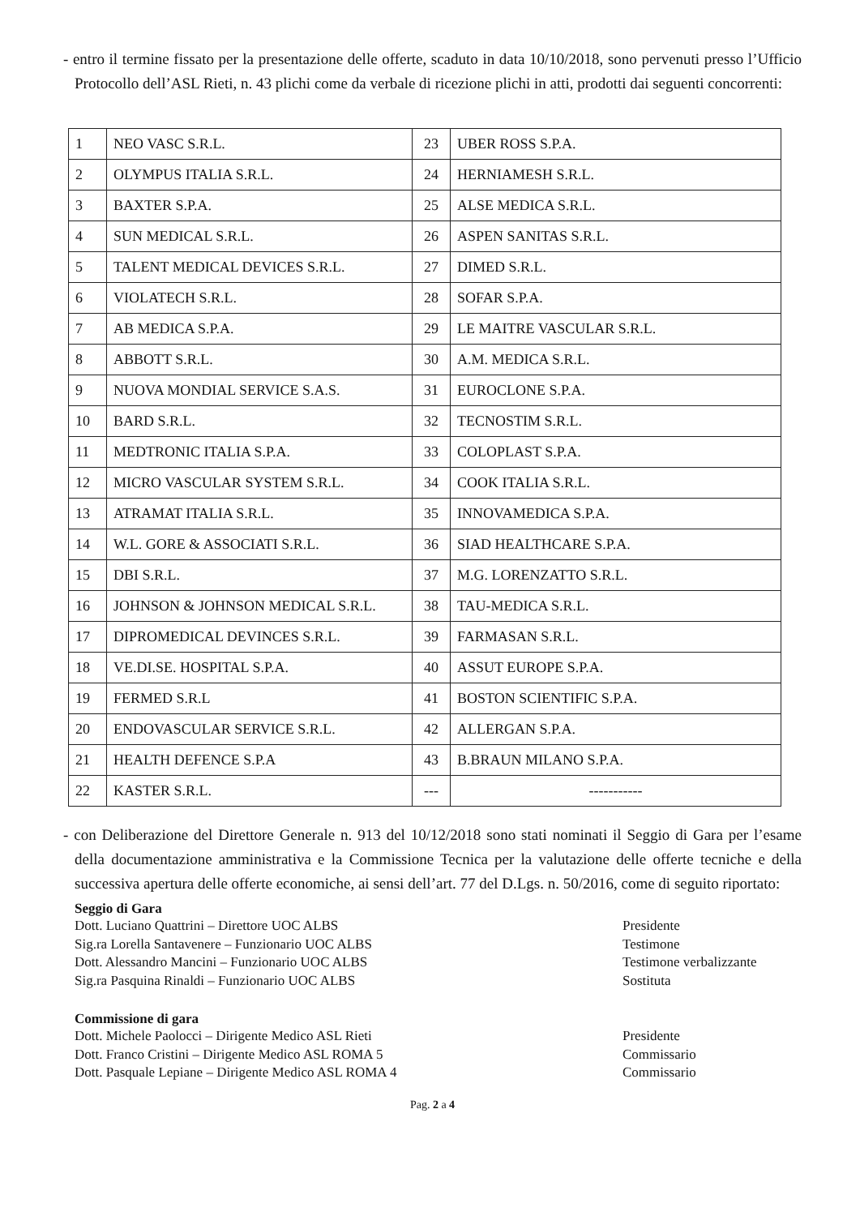- entro il termine fissato per la presentazione delle offerte, scaduto in data 10/10/2018, sono pervenuti presso l’Ufficio Protocollo dell’ASL Rieti, n. 43 plichi come da verbale di ricezione plichi in atti, prodotti dai seguenti concorrenti:
| 1 | NEO VASC S.R.L. | 23 | UBER ROSS S.P.A. |
| 2 | OLYMPUS ITALIA S.R.L. | 24 | HERNIAMESH S.R.L. |
| 3 | BAXTER S.P.A. | 25 | ALSE MEDICA S.R.L. |
| 4 | SUN MEDICAL S.R.L. | 26 | ASPEN SANITAS S.R.L. |
| 5 | TALENT MEDICAL DEVICES S.R.L. | 27 | DIMED S.R.L. |
| 6 | VIOLATECH S.R.L. | 28 | SOFAR S.P.A. |
| 7 | AB MEDICA S.P.A. | 29 | LE MAITRE VASCULAR S.R.L. |
| 8 | ABBOTT S.R.L. | 30 | A.M. MEDICA S.R.L. |
| 9 | NUOVA MONDIAL SERVICE S.A.S. | 31 | EUROCLONE S.P.A. |
| 10 | BARD S.R.L. | 32 | TECNOSTIM S.R.L. |
| 11 | MEDTRONIC ITALIA S.P.A. | 33 | COLOPLAST S.P.A. |
| 12 | MICRO VASCULAR SYSTEM S.R.L. | 34 | COOK ITALIA S.R.L. |
| 13 | ATRAMAT ITALIA S.R.L. | 35 | INNOVAMEDICA S.P.A. |
| 14 | W.L. GORE & ASSOCIATI S.R.L. | 36 | SIAD HEALTHCARE S.P.A. |
| 15 | DBI S.R.L. | 37 | M.G. LORENZATTO S.R.L. |
| 16 | JOHNSON & JOHNSON MEDICAL S.R.L. | 38 | TAU-MEDICA S.R.L. |
| 17 | DIPROMEDICAL DEVINCES S.R.L. | 39 | FARMASAN S.R.L. |
| 18 | VE.DI.SE. HOSPITAL S.P.A. | 40 | ASSUT EUROPE S.P.A. |
| 19 | FERMED S.R.L | 41 | BOSTON SCIENTIFIC S.P.A. |
| 20 | ENDOVASCULAR SERVICE S.R.L. | 42 | ALLERGAN S.P.A. |
| 21 | HEALTH DEFENCE S.P.A | 43 | B.BRAUN MILANO S.P.A. |
| 22 | KASTER S.R.L. | --- | ----------- |
- con Deliberazione del Direttore Generale n. 913 del 10/12/2018 sono stati nominati il Seggio di Gara per l’esame della documentazione amministrativa e la Commissione Tecnica per la valutazione delle offerte tecniche e della successiva apertura delle offerte economiche, ai sensi dell’art. 77 del D.Lgs. n. 50/2016, come di seguito riportato:
Seggio di Gara
Dott. Luciano Quattrini – Direttore UOC ALBS Presidente
Sig.ra Lorella Santavenere – Funzionario UOC ALBS Testimone
Dott. Alessandro Mancini – Funzionario UOC ALBS Testimone verbalizzante
Sig.ra Pasquina Rinaldi – Funzionario UOC ALBS Sostituta
Commissione di gara
Dott. Michele Paolocci – Dirigente Medico ASL Rieti Presidente
Dott. Franco Cristini – Dirigente Medico ASL ROMA 5 Commissario
Dott. Pasquale Lepiane – Dirigente Medico ASL ROMA 4 Commissario
Pag. 2 a 4